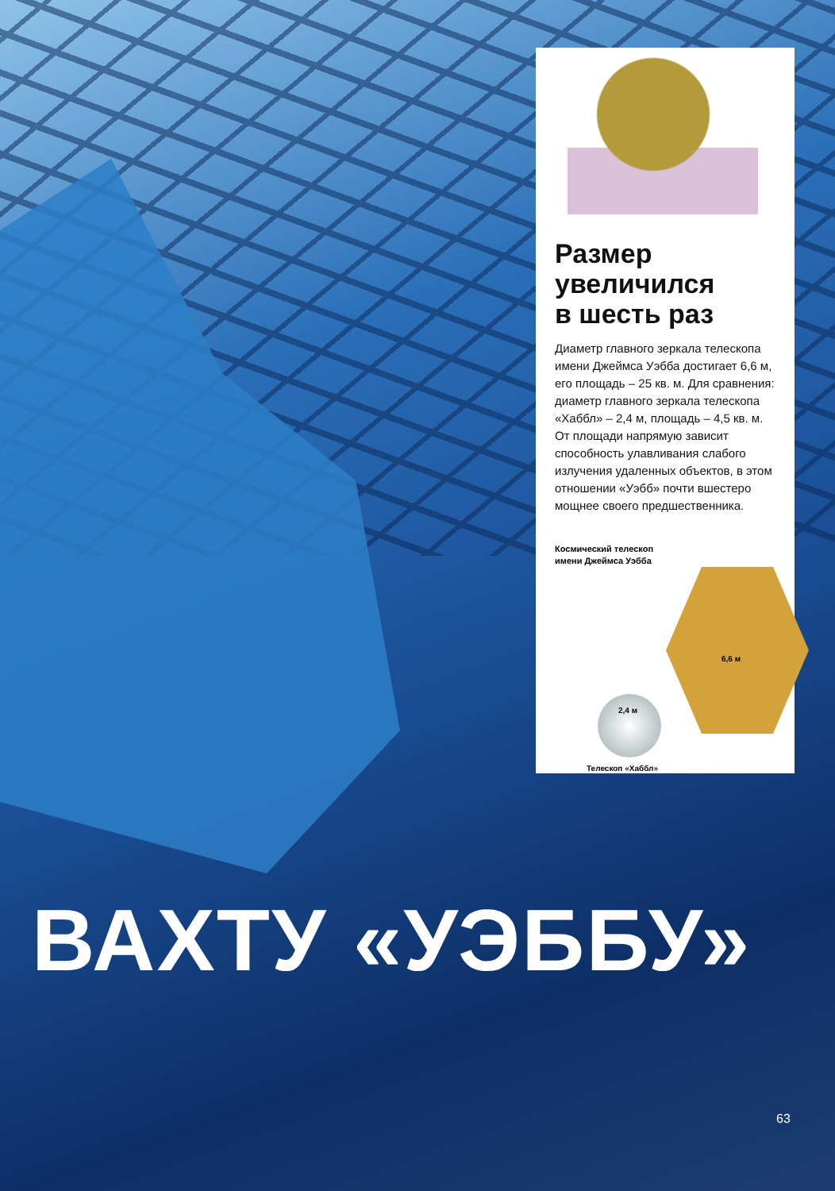Размер
увеличился
в шесть раз
Диаметр главного зеркала телескопа имени Джеймса Уэбба достигает 6,6 м, его площадь – 25 кв. м. Для сравнения: диаметр главного зеркала телескопа «Хаббл» – 2,4 м, площадь – 4,5 кв. м. От площади напрямую зависит способность улавливания слабого излучения удаленных объектов, в этом отношении «Уэбб» почти вшестеро мощнее своего предшественника.
Космический телескоп
имени Джеймса Уэбба
6,6 м
2,4 м
Телескоп «Хаббл»
ВАХТУ «УЭББУ»
63